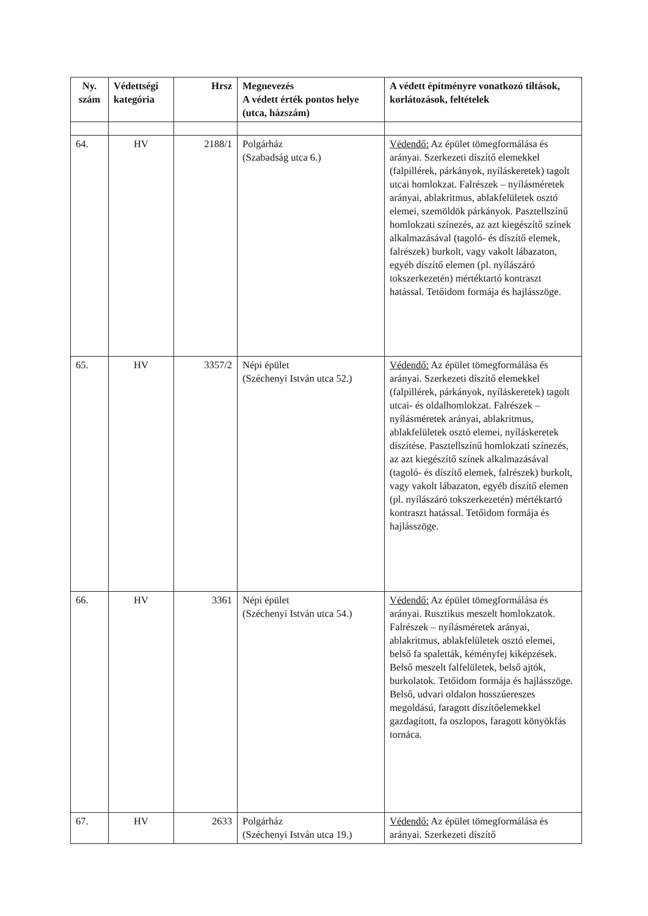| Ny. szám | Védettségi kategória | Hrsz | Megnevezés A védett érték pontos helye (utca, házszám) | A védett építményre vonatkozó tiltások, korlátozások, feltételek |
| --- | --- | --- | --- | --- |
| 64. | HV | 2188/1 | Polgárház (Szabadság utca 6.) | Védendő: Az épület tömegformálása és arányai. Szerkezeti díszítő elemekkel (falpillérek, párkányok, nyíláskeretek) tagolt utcai homlokzat. Falrészek – nyílásméretek arányai, ablakritmus, ablakfelületek osztó elemei, szemöldök párkányok. Pasztellszínű homlokzati színezés, az azt kiegészítő színek alkalmazásával (tagoló- és díszítő elemek, falrészek) burkolt, vagy vakolt lábazaton, egyéb díszítő elemen (pl. nyílászáró tokszerkezetén) mértéktartó kontraszt hatással. Tetőidom formája és hajlásszöge. |
| 65. | HV | 3357/2 | Népi épület (Széchenyi István utca 52.) | Védendő: Az épület tömegformálása és arányai. Szerkezeti díszítő elemekkel (falpillérek, párkányok, nyíláskeretek) tagolt utcai- és oldalhomlokzat. Falrészek – nyílásméretek arányai, ablakritmus, ablakfelületek osztó elemei, nyíláskeretek díszítése. Pasztellszínű homlokzati színezés, az azt kiegészítő színek alkalmazásával (tagoló- és díszítő elemek, falrészek) burkolt, vagy vakolt lábazaton, egyéb díszítő elemen (pl. nyílászáró tokszerkezetén) mértéktartó kontraszt hatással. Tetőidom formája és hajlásszöge. |
| 66. | HV | 3361 | Népi épület (Széchenyi István utca 54.) | Védendő: Az épület tömegformálása és arányai. Rusztikus meszelt homlokzatok. Falrészek – nyílásméretek arányai, ablakritmus, ablakfelületek osztó elemei, belső fa spaletták, kéményfej kiképzések. Belső meszelt falfelületek, belső ajtók, burkolatok. Tetőidom formája és hajlásszöge. Belső, udvari oldalon hosszúereszes megoldású, faragott díszítőelemekkel gazdagított, fa oszlopos, faragott könyökfás tornáca. |
| 67. | HV | 2633 | Polgárház (Széchenyi István utca 19.) | Védendő: Az épület tömegformálása és arányai. Szerkezeti díszítő |